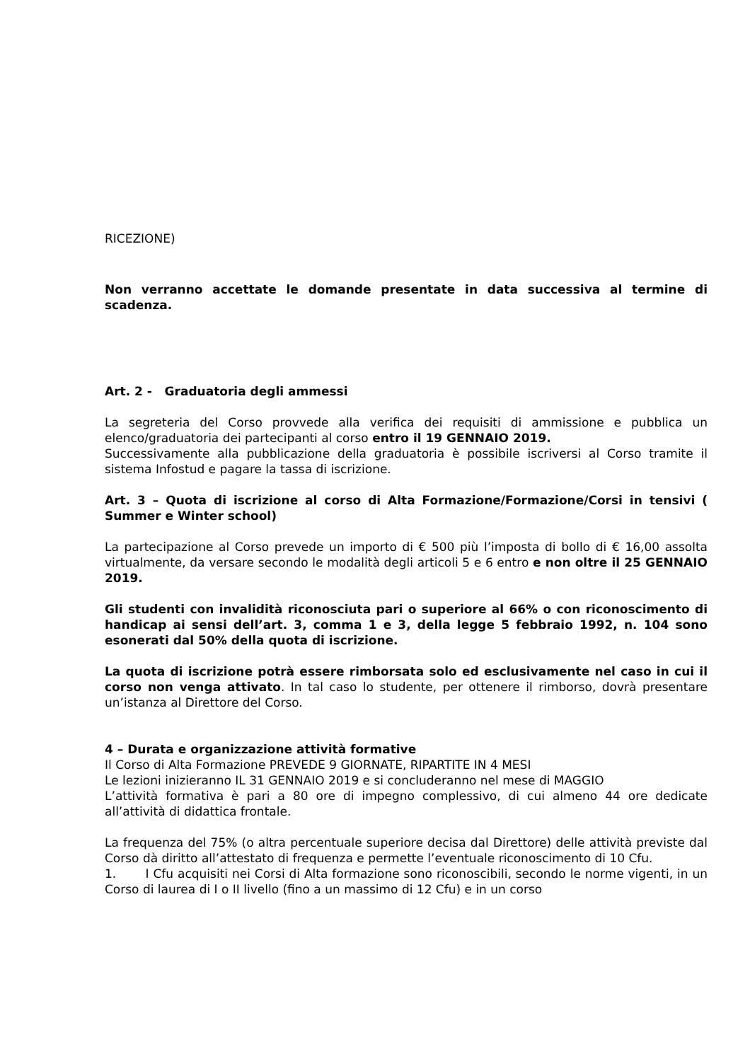RICEZIONE)
Non verranno accettate le domande presentate in data successiva al termine di scadenza.
Art. 2 - Graduatoria degli ammessi
La segreteria del Corso provvede alla verifica dei requisiti di ammissione e pubblica un elenco/graduatoria dei partecipanti al corso entro il 19 GENNAIO 2019.
Successivamente alla pubblicazione della graduatoria è possibile iscriversi al Corso tramite il sistema Infostud e pagare la tassa di iscrizione.
Art. 3 – Quota di iscrizione al corso di Alta Formazione/Formazione/Corsi in tensivi ( Summer e Winter school)
La partecipazione al Corso prevede un importo di € 500 più l’imposta di bollo di € 16,00 assolta virtualmente, da versare secondo le modalità degli articoli 5 e 6 entro e non oltre il 25 GENNAIO 2019.
Gli studenti con invalidità riconosciuta pari o superiore al 66% o con riconoscimento di handicap ai sensi dell’art. 3, comma 1 e 3, della legge 5 febbraio 1992, n. 104 sono esonerati dal 50% della quota di iscrizione.
La quota di iscrizione potrà essere rimborsata solo ed esclusivamente nel caso in cui il corso non venga attivato. In tal caso lo studente, per ottenere il rimborso, dovrà presentare un’istanza al Direttore del Corso.
4 – Durata e organizzazione attività formative
Il Corso di Alta Formazione PREVEDE 9 GIORNATE, RIPARTITE IN 4 MESI
Le lezioni inizieranno IL 31 GENNAIO 2019 e si concluderanno nel mese di MAGGIO
L’attività formativa è pari a 80 ore di impegno complessivo, di cui almeno 44 ore dedicate all’attività di didattica frontale.
La frequenza del 75% (o altra percentuale superiore decisa dal Direttore) delle attività previste dal Corso dà diritto all’attestato di frequenza e permette l’eventuale riconoscimento di 10 Cfu.
1. I Cfu acquisiti nei Corsi di Alta formazione sono riconoscibili, secondo le norme vigenti, in un Corso di laurea di I o II livello (fino a un massimo di 12 Cfu) e in un corso